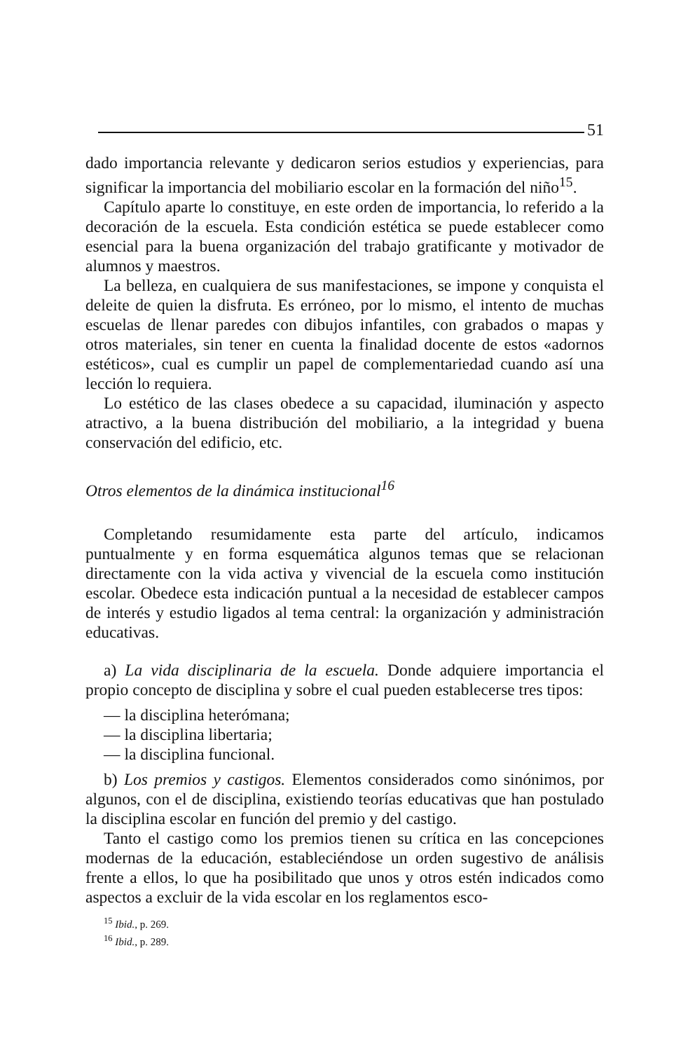51
dado importancia relevante y dedicaron serios estudios y experiencias, para significar la importancia del mobiliario escolar en la formación del niño<sup>15</sup>.
Capítulo aparte lo constituye, en este orden de importancia, lo referido a la decoración de la escuela. Esta condición estética se puede establecer como esencial para la buena organización del trabajo gratificante y motivador de alumnos y maestros.
La belleza, en cualquiera de sus manifestaciones, se impone y conquista el deleite de quien la disfruta. Es erróneo, por lo mismo, el intento de muchas escuelas de llenar paredes con dibujos infantiles, con grabados o mapas y otros materiales, sin tener en cuenta la finalidad docente de estos «adornos estéticos», cual es cumplir un papel de complementariedad cuando así una lección lo requiera.
Lo estético de las clases obedece a su capacidad, iluminación y aspecto atractivo, a la buena distribución del mobiliario, a la integridad y buena conservación del edificio, etc.
Otros elementos de la dinámica institucional<sup>16</sup>
Completando resumidamente esta parte del artículo, indicamos puntualmente y en forma esquemática algunos temas que se relacionan directamente con la vida activa y vivencial de la escuela como institución escolar. Obedece esta indicación puntual a la necesidad de establecer campos de interés y estudio ligados al tema central: la organización y administración educativas.
a) La vida disciplinaria de la escuela. Donde adquiere importancia el propio concepto de disciplina y sobre el cual pueden establecerse tres tipos:
— la disciplina heterómana;
— la disciplina libertaria;
— la disciplina funcional.
b) Los premios y castigos. Elementos considerados como sinónimos, por algunos, con el de disciplina, existiendo teorías educativas que han postulado la disciplina escolar en función del premio y del castigo.
Tanto el castigo como los premios tienen su crítica en las concepciones modernas de la educación, estableciéndose un orden sugestivo de análisis frente a ellos, lo que ha posibilitado que unos y otros estén indicados como aspectos a excluir de la vida escolar en los reglamentos esco-
<sup>15</sup> Ibid., p. 269.
<sup>16</sup> Ibid., p. 289.